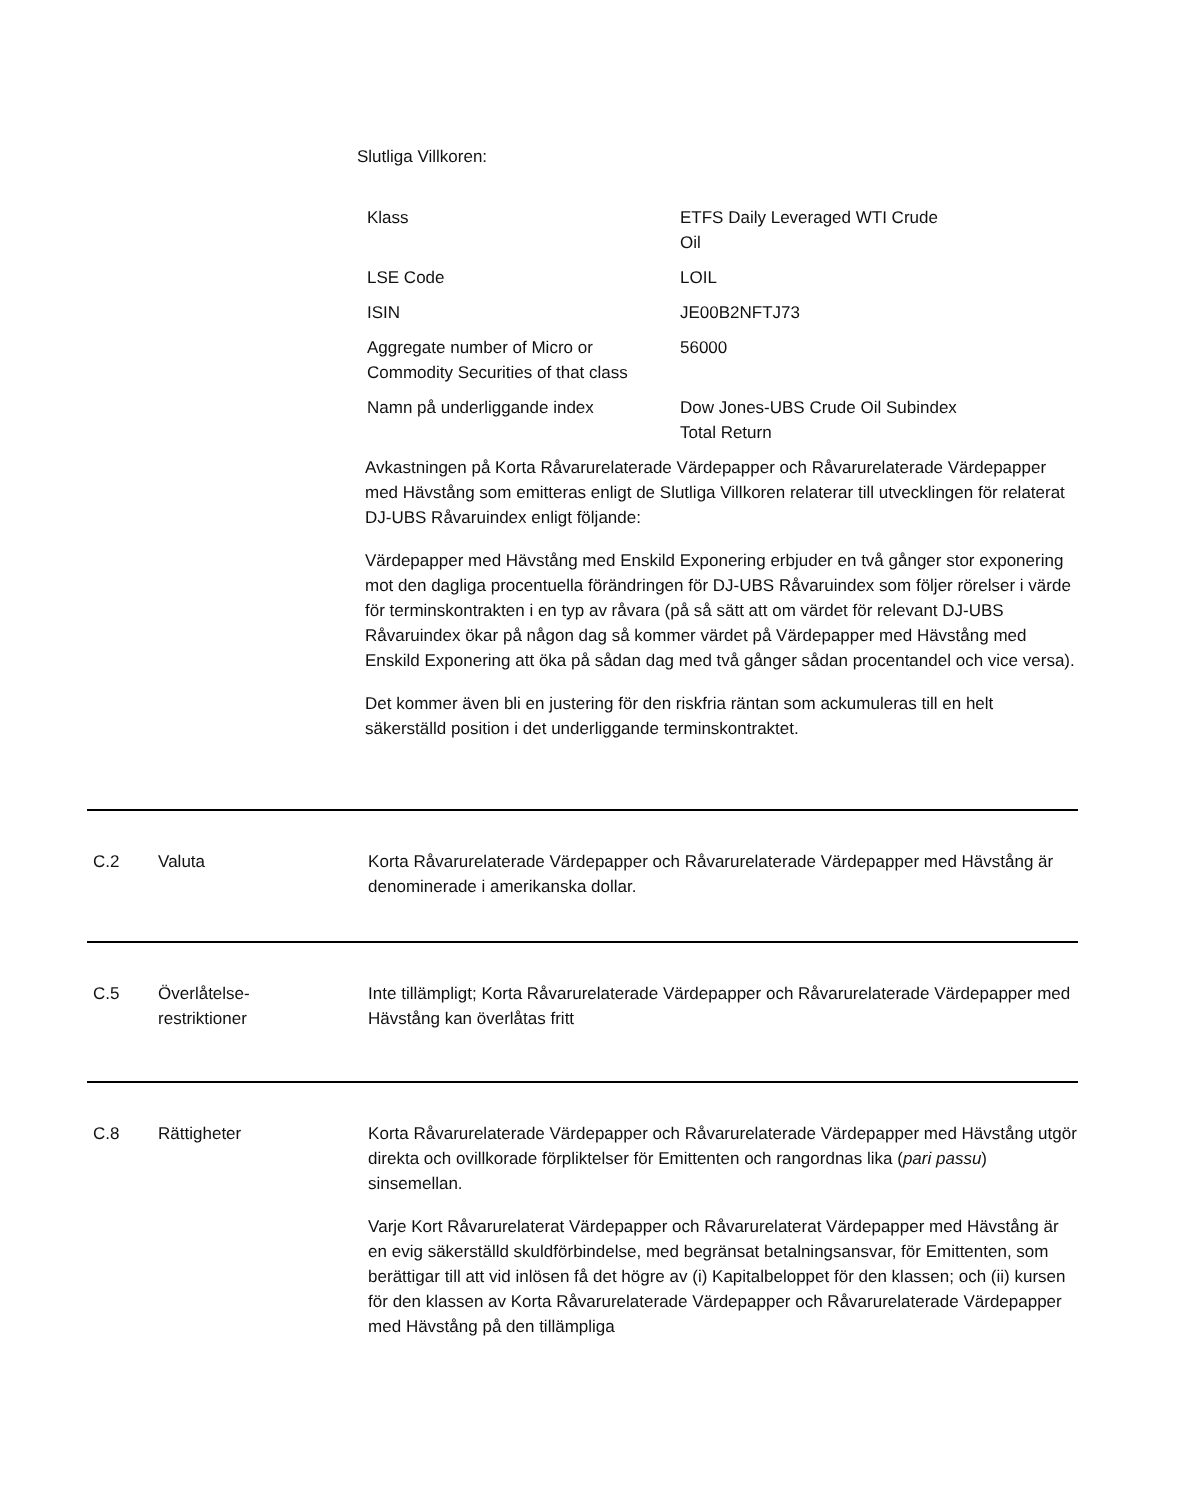Slutliga Villkoren:
| Klass | ETFS Daily Leveraged WTI Crude Oil |
| LSE Code | LOIL |
| ISIN | JE00B2NFTJ73 |
| Aggregate number of Micro or Commodity Securities of that class | 56000 |
| Namn på underliggande index | Dow Jones-UBS Crude Oil Subindex Total Return |
Avkastningen på Korta Råvarurelaterade Värdepapper och Råvarurelaterade Värdepapper med Hävstång som emitteras enligt de Slutliga Villkoren relaterar till utvecklingen för relaterat DJ-UBS Råvaruindex enligt följande:
Värdepapper med Hävstång med Enskild Exponering erbjuder en två gånger stor exponering mot den dagliga procentuella förändringen för DJ-UBS Råvaruindex som följer rörelser i värde för terminskontrakten i en typ av råvara (på så sätt att om värdet för relevant DJ-UBS Råvaruindex ökar på någon dag så kommer värdet på Värdepapper med Hävstång med Enskild Exponering att öka på sådan dag med två gånger sådan procentandel och vice versa).
Det kommer även bli en justering för den riskfria räntan som ackumuleras till en helt säkerställd position i det underliggande terminskontraktet.
C.2 Valuta Korta Råvarurelaterade Värdepapper och Råvarurelaterade Värdepapper med Hävstång är denominerade i amerikanska dollar.
C.5 Överlåtelse-
restriktioner
Inte tillämpligt; Korta Råvarurelaterade Värdepapper och Råvarurelaterade Värdepapper med Hävstång kan överlåtas fritt
C.8 Rättigheter Korta Råvarurelaterade Värdepapper och Råvarurelaterade Värdepapper med Hävstång utgör direkta och ovillkorade förpliktelser för Emittenten och rangordnas lika (pari passu) sinsemellan.
Varje Kort Råvarurelaterat Värdepapper och Råvarurelaterat Värdepapper med Hävstång är en evig säkerställd skuldförbindelse, med begränsat betalningsansvar, för Emittenten, som berättigar till att vid inlösen få det högre av (i) Kapitalbeloppet för den klassen; och (ii) kursen för den klassen av Korta Råvarurelaterade Värdepapper och Råvarurelaterade Värdepapper med Hävstång på den tillämpliga